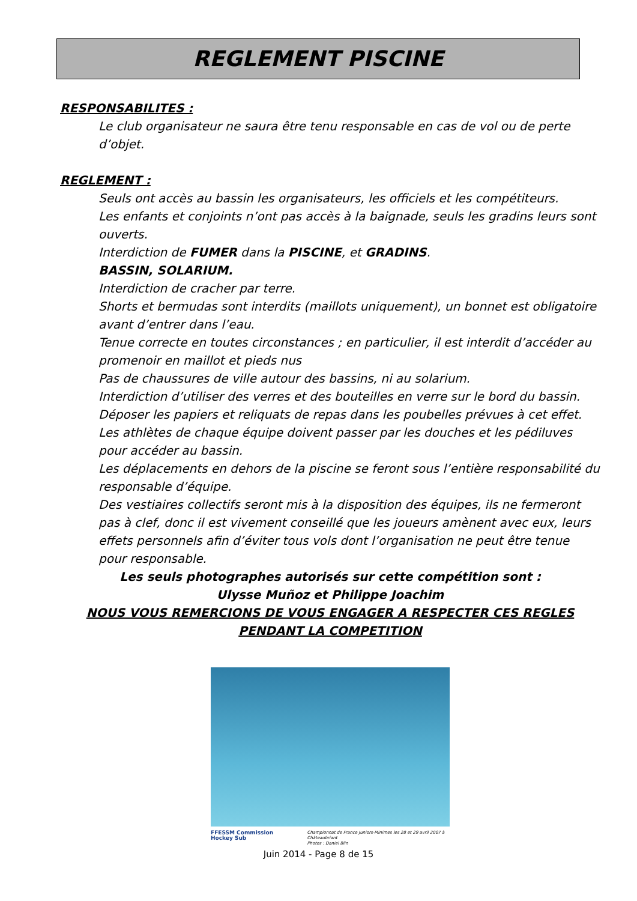REGLEMENT PISCINE
RESPONSABILITES :
Le club organisateur ne saura être tenu responsable en cas de vol ou de perte d’objet.
REGLEMENT :
Seuls ont accès au bassin les organisateurs, les officiels et les compétiteurs.
Les enfants et conjoints n’ont pas accès à la baignade, seuls les gradins leurs sont ouverts.
Interdiction de FUMER dans la PISCINE, et GRADINS.
BASSIN, SOLARIUM.
Interdiction de cracher par terre.
Shorts et bermudas sont interdits (maillots uniquement), un bonnet est obligatoire avant d’entrer dans l’eau.
Tenue correcte en toutes circonstances ; en particulier, il est interdit d’accéder au promenoir en maillot et pieds nus
Pas de chaussures de ville autour des bassins, ni au solarium.
Interdiction d’utiliser des verres et des bouteilles en verre sur le bord du bassin.
Déposer les papiers et reliquats de repas dans les poubelles prévues à cet effet.
Les athlètes de chaque équipe doivent passer par les douches et les pédiluves pour accéder au bassin.
Les déplacements en dehors de la piscine se feront sous l’entière responsabilité du responsable d’équipe.
Des vestiaires collectifs seront mis à la disposition des équipes, ils ne fermeront pas à clef, donc il est vivement conseillé que les joueurs amènent avec eux, leurs effets personnels afin d’éviter tous vols dont l’organisation ne peut être tenue pour responsable.
Les seuls photographes autorisés sur cette compétition sont :
Ulysse Muñoz et Philippe Joachim
NOUS VOUS REMERCIONS DE VOUS ENGAGER A RESPECTER CES REGLES
PENDANT LA COMPETITION
FFESSM Commission Hockey Sub Championnat de France Juniors-Minimes les 28 et 29 avril 2007 à Châteaubriant
Photos : Daniel Blin
Juin 2014 - Page 8 de 15